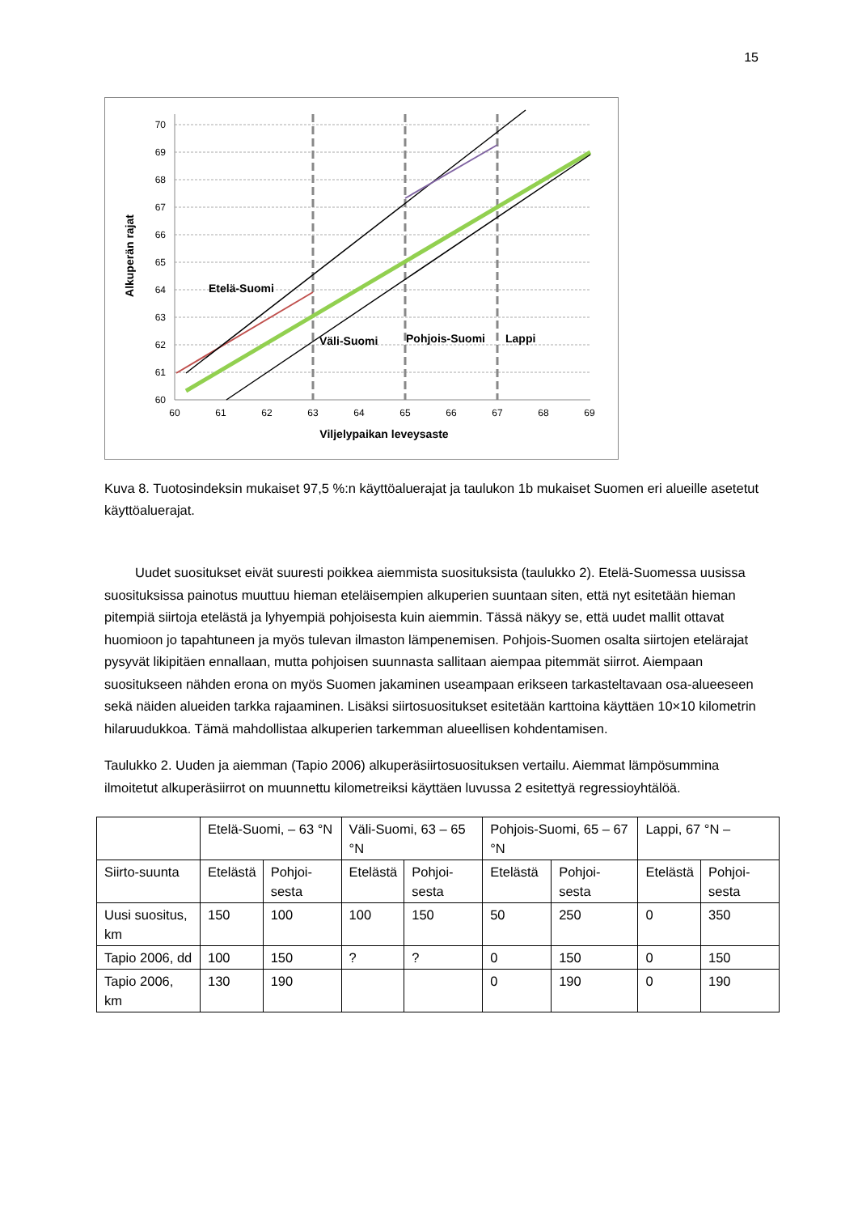15
70
69
68
67
66
65
64
63
62
61
60
60
61
62
63
64
65
66
67
68
69
Etelä-Suomi
Väli-Suomi
Pohjois-Suomi
Lappi
Viljelypaikan leveysaste
Alkuperän rajat
Kuva 8. Tuotosindeksin mukaiset 97,5 %:n käyttöaluerajat ja taulukon 1b mukaiset Suomen eri alueille asetetut käyttöaluerajat.
Uudet suositukset eivät suuresti poikkea aiemmista suosituksista (taulukko 2). Etelä-Suomessa uusissa suosituksissa painotus muuttuu hieman eteläisempien alkuperien suuntaan siten, että nyt esitetään hieman pitempiä siirtoja etelästä ja lyhyempiä pohjoisesta kuin aiemmin. Tässä näkyy se, että uudet mallit ottavat huomioon jo tapahtuneen ja myös tulevan ilmaston lämpenemisen. Pohjois-Suomen osalta siirtojen etelärajat pysyvät likipitäen ennallaan, mutta pohjoisen suunnasta sallitaan aiempaa pitemmät siirrot. Aiempaan suositukseen nähden erona on myös Suomen jakaminen useampaan erikseen tarkasteltavaan osa-alueeseen sekä näiden alueiden tarkka rajaaminen. Lisäksi siirtosuositukset esitetään karttoina käyttäen 10×10 kilometrin hilaruudukkoa. Tämä mahdollistaa alkuperien tarkemman alueellisen kohdentamisen.
Taulukko 2. Uuden ja aiemman (Tapio 2006) alkuperäsiirtosuosituksen vertailu. Aiemmat lämpösummina ilmoitetut alkuperäsiirrot on muunnettu kilometreiksi käyttäen luvussa 2 esitettyä regressioyhtälöä.
| | Etelä-Suomi, – 63 °N | | Väli-Suomi, 63 – 65 °N | | Pohjois-Suomi, 65 – 67 °N | | Lappi, 67 °N – | |
| --- | --- | --- | --- | --- | --- | --- | --- | --- |
| Siirto-suunta | Etelästä | Pohjoi-sesta | Etelästä | Pohjoi-sesta | Etelästä | Pohjoi-sesta | Etelästä | Pohjoi-sesta |
| Uusi suositus, km | 150 | 100 | 100 | 150 | 50 | 250 | 0 | 350 |
| Tapio 2006, dd | 100 | 150 | ? | ? | 0 | 150 | 0 | 150 |
| Tapio 2006, km | 130 | 190 | | | 0 | 190 | 0 | 190 |